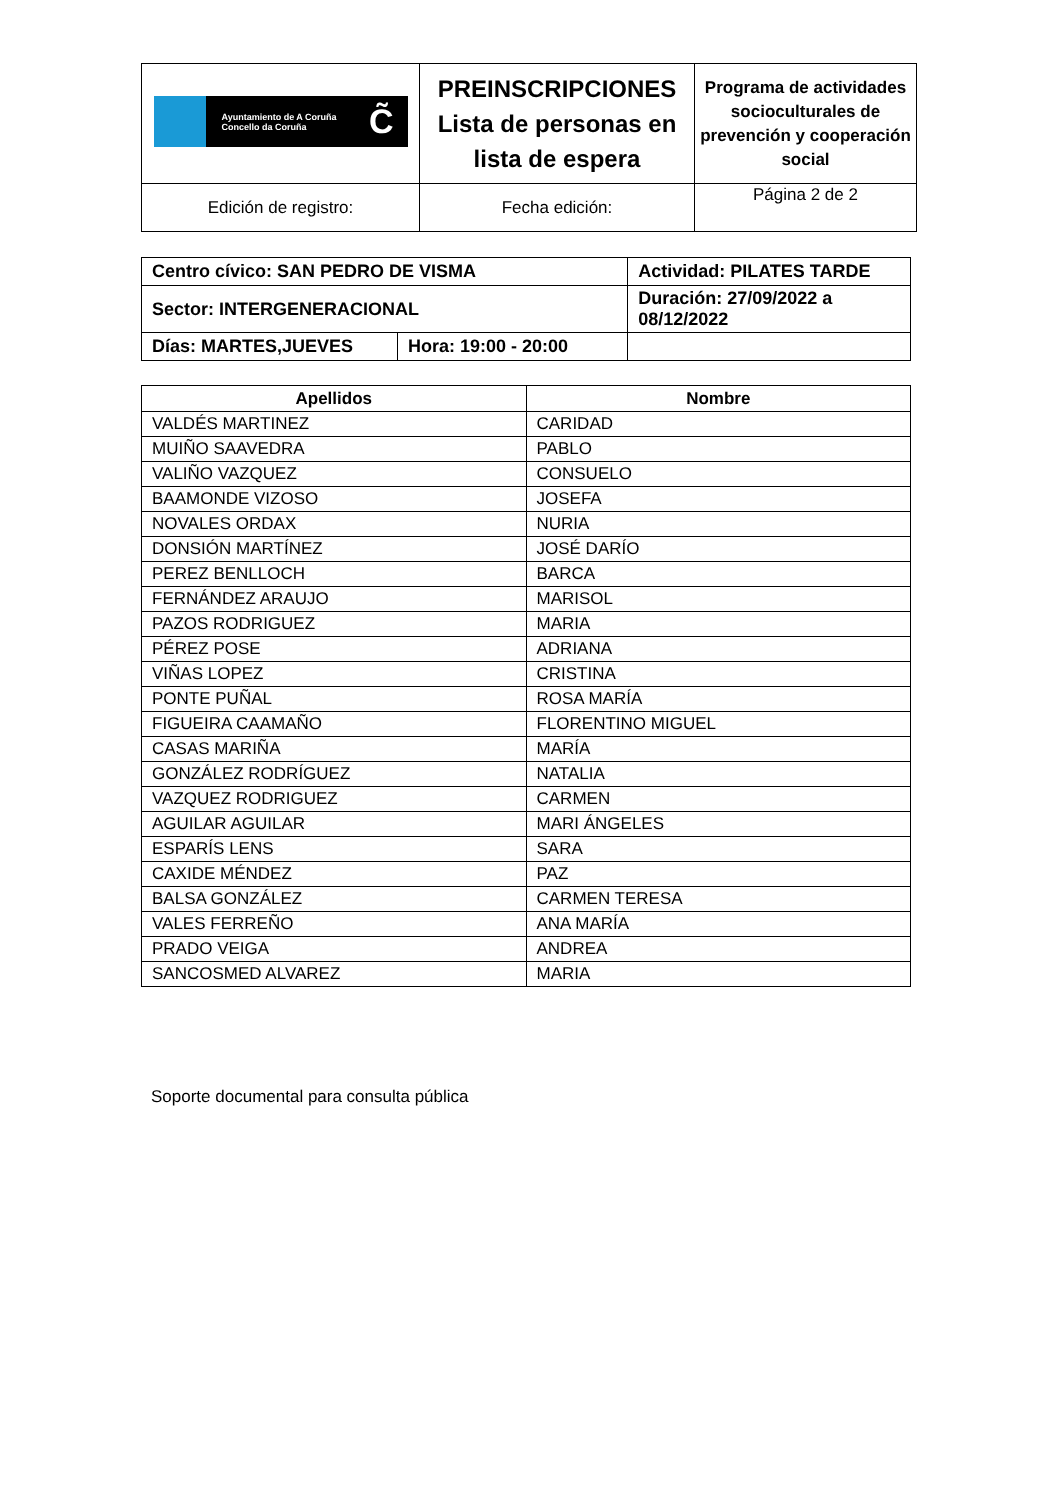| Ayuntamiento de A Coruña Concello da Coruña C̃ | PREINSCRIPCIONES Lista de personas en lista de espera | Programa de actividades socioculturales de prevención y cooperación social |
| Edición de registro: | Fecha edición: | Página 2 de 2 |
| Centro cívico: SAN PEDRO DE VISMA | | Actividad: PILATES TARDE | |
| Sector: INTERGENERACIONAL | | Duración: 27/09/2022 a 08/12/2022 | |
| Días: MARTES,JUEVES | Hora: 19:00 - 20:00 | | |
| Apellidos | Nombre |
| --- | --- |
| VALDÉS MARTINEZ | CARIDAD |
| MUIÑO SAAVEDRA | PABLO |
| VALIÑO VAZQUEZ | CONSUELO |
| BAAMONDE VIZOSO | JOSEFA |
| NOVALES ORDAX | NURIA |
| DONSIÓN MARTÍNEZ | JOSÉ DARÍO |
| PEREZ BENLLOCH | BARCA |
| FERNÁNDEZ ARAUJO | MARISOL |
| PAZOS RODRIGUEZ | MARIA |
| PÉREZ POSE | ADRIANA |
| VIÑAS LOPEZ | CRISTINA |
| PONTE PUÑAL | ROSA MARÍA |
| FIGUEIRA CAAMAÑO | FLORENTINO MIGUEL |
| CASAS MARIÑA | MARÍA |
| GONZÁLEZ RODRÍGUEZ | NATALIA |
| VAZQUEZ RODRIGUEZ | CARMEN |
| AGUILAR AGUILAR | MARI ÁNGELES |
| ESPARÍS LENS | SARA |
| CAXIDE MÉNDEZ | PAZ |
| BALSA GONZÁLEZ | CARMEN TERESA |
| VALES FERREÑO | ANA MARÍA |
| PRADO VEIGA | ANDREA |
| SANCOSMED ALVAREZ | MARIA |
Soporte documental para consulta pública